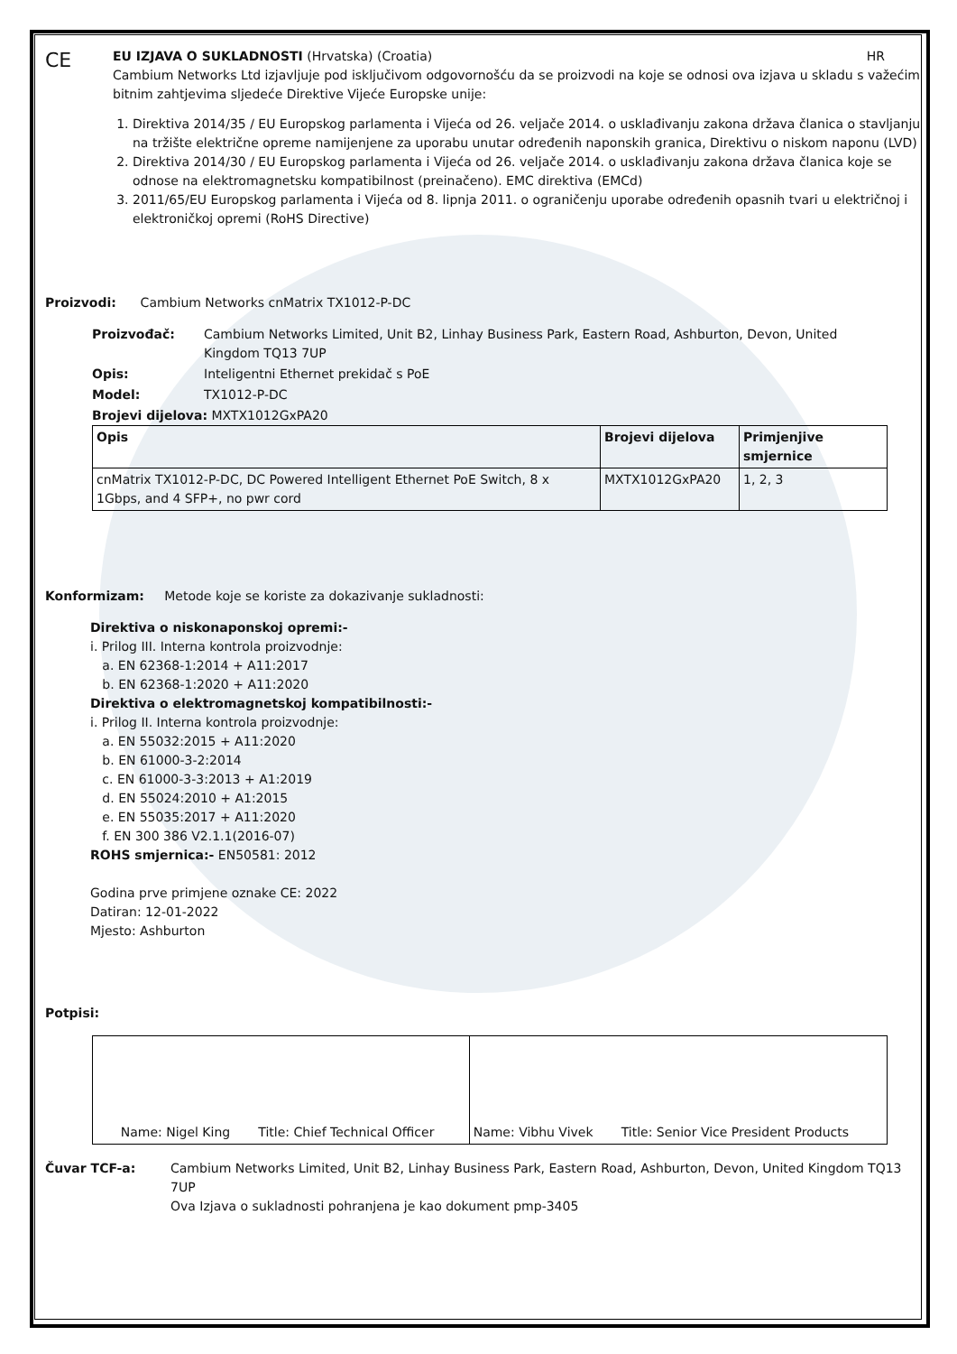CE
EU IZJAVA O SUKLADNOSTI (Hrvatska) (Croatia) HR
Cambium Networks Ltd izjavljuje pod isključivom odgovornošću da se proizvodi na koje se odnosi ova izjava u skladu s važećim bitnim zahtjevima sljedeće Direktive Vijeće Europske unije:
1. Direktiva 2014/35 / EU Europskog parlamenta i Vijeća od 26. veljače 2014. o usklađivanju zakona država članica o stavljanju na tržište električne opreme namijenjene za uporabu unutar određenih naponskih granica, Direktivu o niskom naponu (LVD)
2. Direktiva 2014/30 / EU Europskog parlamenta i Vijeća od 26. veljače 2014. o usklađivanju zakona država članica koje se odnose na elektromagnetsku kompatibilnost (preinačeno). EMC direktiva (EMCd)
3. 2011/65/EU Europskog parlamenta i Vijeća od 8. lipnja 2011. o ograničenju uporabe određenih opasnih tvari u električnoj i elektroničkoj opremi (RoHS Directive)
Proizvodi: Cambium Networks cnMatrix TX1012-P-DC
| Proizvođač: | Cambium Networks Limited, Unit B2, Linhay Business Park, Eastern Road, Ashburton, Devon, United Kingdom TQ13 7UP |
| Opis: | Inteligentni Ethernet prekidač s PoE |
| Model: | TX1012-P-DC |
Brojevi dijelova: MXTX1012GxPA20
| Opis | Brojevi dijelova | Primjenjive smjernice |
| --- | --- | --- |
| cnMatrix TX1012-P-DC, DC Powered Intelligent Ethernet PoE Switch, 8 x 1Gbps, and 4 SFP+, no pwr cord | MXTX1012GxPA20 | 1, 2, 3 |
Konformizam: Metode koje se koriste za dokazivanje sukladnosti:
Direktiva o niskonaponskoj opremi:-
i. Prilog III. Interna kontrola proizvodnje:
a. EN 62368-1:2014 + A11:2017
b. EN 62368-1:2020 + A11:2020
Direktiva o elektromagnetskoj kompatibilnosti:-
i. Prilog II. Interna kontrola proizvodnje:
a. EN 55032:2015 + A11:2020
b. EN 61000-3-2:2014
c. EN 61000-3-3:2013 + A1:2019
d. EN 55024:2010 + A1:2015
e. EN 55035:2017 + A11:2020
f. EN 300 386 V2.1.1(2016-07)
ROHS smjernica:- EN50581: 2012
Godina prve primjene oznake CE: 2022
Datiran: 12-01-2022
Mjesto: Ashburton
Potpisi:
| Name: Nigel King Title: Chief Technical Officer | Name: Vibhu Vivek Title: Senior Vice President Products |
| Čuvar TCF-a: | Cambium Networks Limited, Unit B2, Linhay Business Park, Eastern Road, Ashburton, Devon, United Kingdom TQ13 7UP Ova Izjava o sukladnosti pohranjena je kao dokument pmp-3405 |